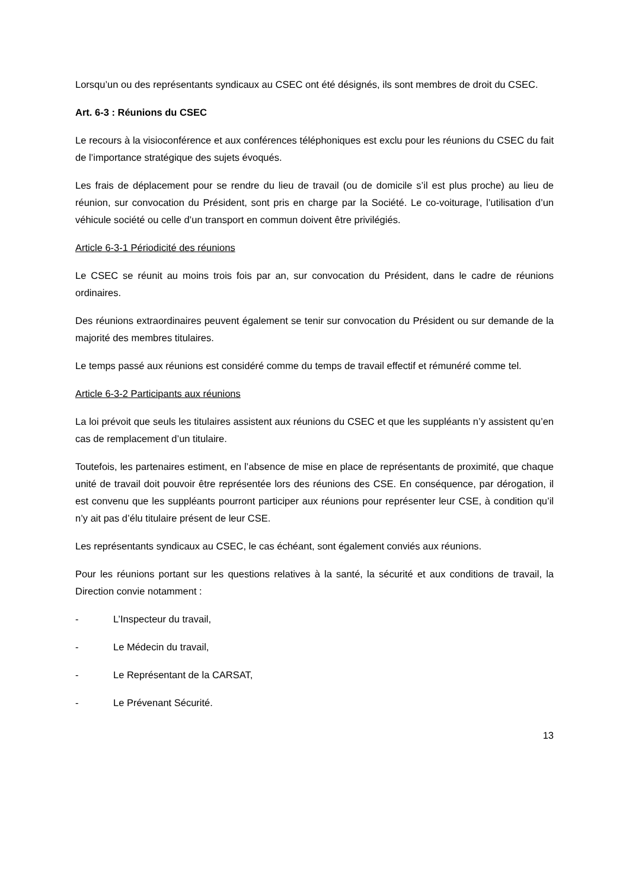Lorsqu’un ou des représentants syndicaux au CSEC ont été désignés, ils sont membres de droit du CSEC.
Art. 6-3 : Réunions du CSEC
Le recours à la visioconférence et aux conférences téléphoniques est exclu pour les réunions du CSEC du fait de l’importance stratégique des sujets évoqués.
Les frais de déplacement pour se rendre du lieu de travail (ou de domicile s’il est plus proche) au lieu de réunion, sur convocation du Président, sont pris en charge par la Société. Le co-voiturage, l’utilisation d’un véhicule société ou celle d’un transport en commun doivent être privilégiés.
Article 6-3-1 Périodicité des réunions
Le CSEC se réunit au moins trois fois par an, sur convocation du Président, dans le cadre de réunions ordinaires.
Des réunions extraordinaires peuvent également se tenir sur convocation du Président ou sur demande de la majorité des membres titulaires.
Le temps passé aux réunions est considéré comme du temps de travail effectif et rémunéré comme tel.
Article 6-3-2 Participants aux réunions
La loi prévoit que seuls les titulaires assistent aux réunions du CSEC et que les suppléants n’y assistent qu’en cas de remplacement d’un titulaire.
Toutefois, les partenaires estiment, en l’absence de mise en place de représentants de proximité, que chaque unité de travail doit pouvoir être représentée lors des réunions des CSE. En conséquence, par dérogation, il est convenu que les suppléants pourront participer aux réunions pour représenter leur CSE, à condition qu’il n’y ait pas d’élu titulaire présent de leur CSE.
Les représentants syndicaux au CSEC, le cas échéant, sont également conviés aux réunions.
Pour les réunions portant sur les questions relatives à la santé, la sécurité et aux conditions de travail, la Direction convie notamment :
- L’Inspecteur du travail,
- Le Médecin du travail,
- Le Représentant de la CARSAT,
- Le Prévenant Sécurité.
13